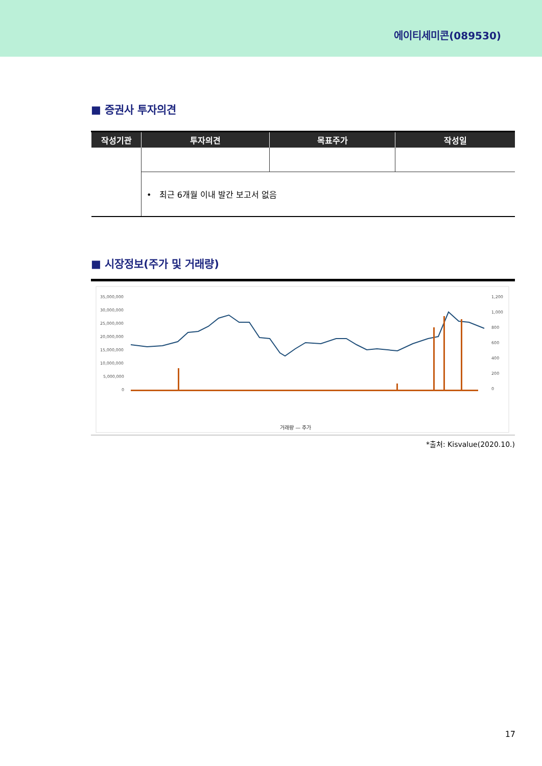에이티세미콘(089530)
■ 증권사 투자의견
| 작성기관 | 투자의견 | 목표주가 | 작성일 |
| --- | --- | --- | --- |
| | • 최근 6개월 이내 발간 보고서 없음 | | |
■ 시장정보(주가 및 거래량)
35,000,000
30,000,000
25,000,000
20,000,000
15,000,000
10,000,000
5,000,000
0
1,200
1,000
800
600
400
200
0
거래량 — 주가
*출처: Kisvalue(2020.10.)
17